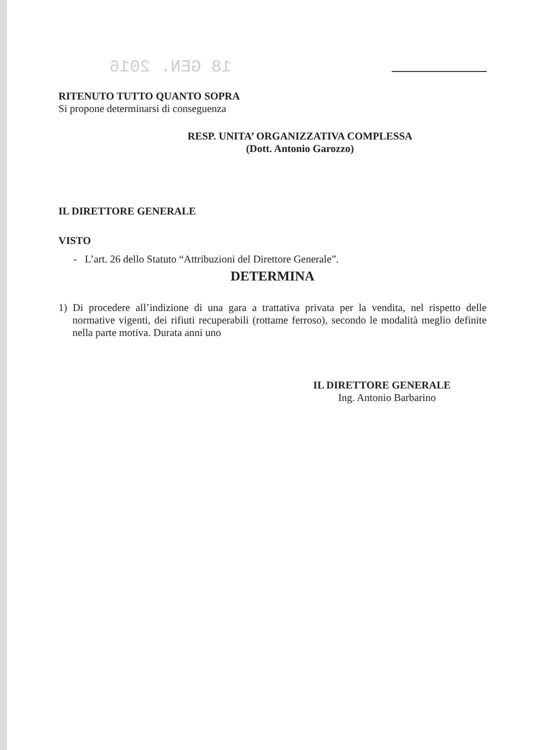18 GEN. 2016
RITENUTO TUTTO QUANTO SOPRA
Si propone determinarsi di conseguenza
RESP. UNITA’ ORGANIZZATIVA COMPLESSA
(Dott. Antonio Garozzo)
IL DIRETTORE GENERALE
VISTO
- L’art. 26 dello Statuto “Attribuzioni del Direttore Generale”.
DETERMINA
1) Di procedere all’indizione di una gara a trattativa privata per la vendita, nel rispetto delle normative vigenti, dei rifiuti recuperabili (rottame ferroso), secondo le modalità meglio definite nella parte motiva. Durata anni uno
IL DIRETTORE GENERALE
Ing. Antonio Barbarino